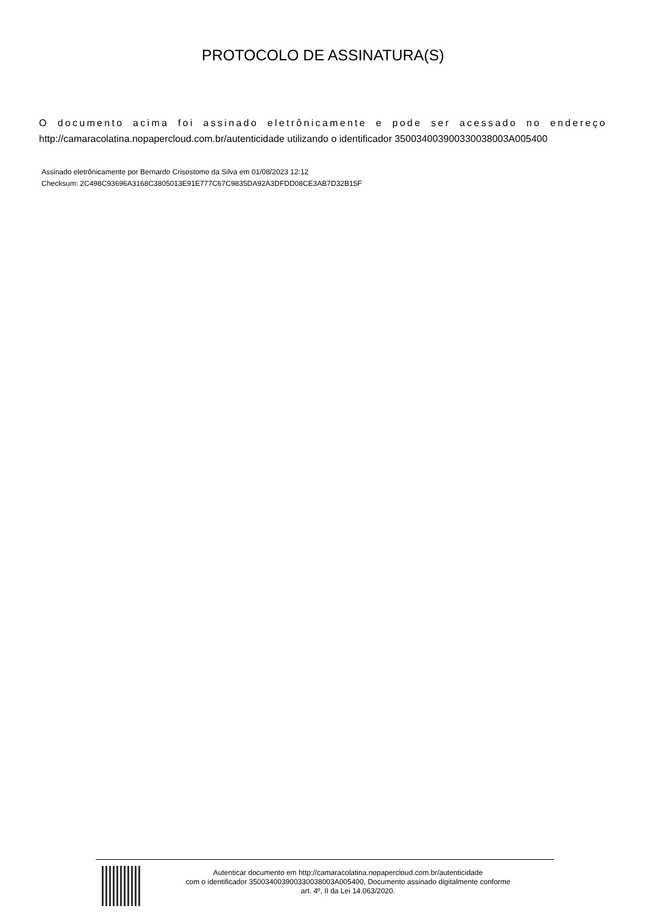PROTOCOLO DE ASSINATURA(S)
O documento acima foi assinado eletrônicamente e pode ser acessado no endereço http://camaracolatina.nopapercloud.com.br/autenticidade utilizando o identificador 350034003900330038003A005400
Assinado eletrônicamente por Bernardo Crisostomo da Silva em 01/08/2023 12:12
Checksum: 2C498C93696A3168C3805013E91E777C67C9835DA92A3DFDD08CE3AB7D32B15F
Autenticar documento em http://camaracolatina.nopapercloud.com.br/autenticidade
com o identificador 350034003900330038003A005400, Documento assinado digitalmente conforme
art. 4º, II da Lei 14.063/2020.